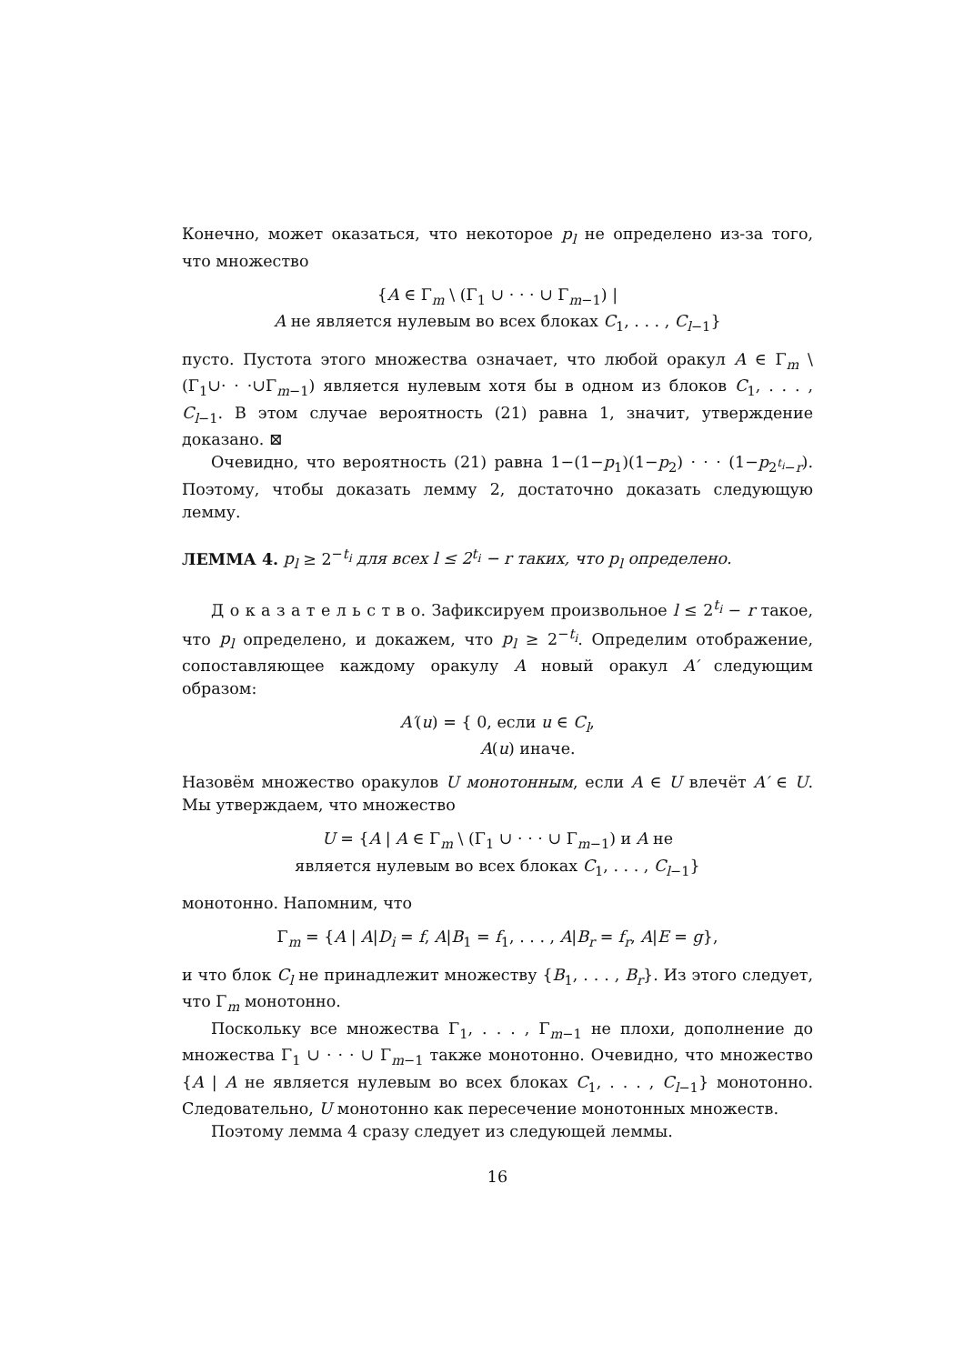Конечно, может оказаться, что некоторое p<sub>l</sub> не определено из-за того, что множество
{A ∈ Γ<sub>m</sub> \ (Γ<sub>1</sub> ∪ · · · ∪ Γ<sub>m−1</sub>) |
A не является нулевым во всех блоках C<sub>1</sub>, . . . , C<sub>l−1</sub>}
пусто. Пустота этого множества означает, что любой оракул A ∈ Γ<sub>m</sub> \ (Γ<sub>1</sub>∪· · ·∪Γ<sub>m−1</sub>) является нулевым хотя бы в одном из блоков C<sub>1</sub>, . . . , C<sub>l−1</sub>. В этом случае вероятность (21) равна 1, значит, утверждение доказано. ⊠
Очевидно, что вероятность (21) равна 1−(1−p<sub>1</sub>)(1−p<sub>2</sub>) · · · (1−p<sub>2<sup>t<sub>i</sub></sup>−r</sub>). Поэтому, чтобы доказать лемму 2, достаточно доказать следующую лемму.
ЛЕММА 4. p<sub>l</sub> ≥ 2<sup>−t<sub>i</sub></sup> для всех l ≤ 2<sup>t<sub>i</sub></sup> − r таких, что p<sub>l</sub> определено.
Д о к а з а т е л ь с т в о. Зафиксируем произвольное l ≤ 2<sup>t<sub>i</sub></sup> − r такое, что p<sub>l</sub> определено, и докажем, что p<sub>l</sub> ≥ 2<sup>−t<sub>i</sub></sup>. Определим отображение, сопоставляющее каждому оракулу A новый оракул A′ следующим образом:
A′(u) = { 0, если u ∈ C<sub>l</sub>,
A(u) иначе.
Назовём множество оракулов U монотонным, если A ∈ U влечёт A′ ∈ U. Мы утверждаем, что множество
U = {A | A ∈ Γ<sub>m</sub> \ (Γ<sub>1</sub> ∪ · · · ∪ Γ<sub>m−1</sub>) и A не
является нулевым во всех блоках C<sub>1</sub>, . . . , C<sub>l−1</sub>}
монотонно. Напомним, что
Γ<sub>m</sub> = {A | A|D<sub>i</sub> = f, A|B<sub>1</sub> = f<sub>1</sub>, . . . , A|B<sub>r</sub> = f<sub>r</sub>, A|E = g},
и что блок C<sub>l</sub> не принадлежит множеству {B<sub>1</sub>, . . . , B<sub>r</sub>}. Из этого следует, что Γ<sub>m</sub> монотонно.
Поскольку все множества Γ<sub>1</sub>, . . . , Γ<sub>m−1</sub> не плохи, дополнение до множества Γ<sub>1</sub> ∪ · · · ∪ Γ<sub>m−1</sub> также монотонно. Очевидно, что множество {A | A не является нулевым во всех блоках C<sub>1</sub>, . . . , C<sub>l−1</sub>} монотонно. Следовательно, U монотонно как пересечение монотонных множеств.
Поэтому лемма 4 сразу следует из следующей леммы.
16